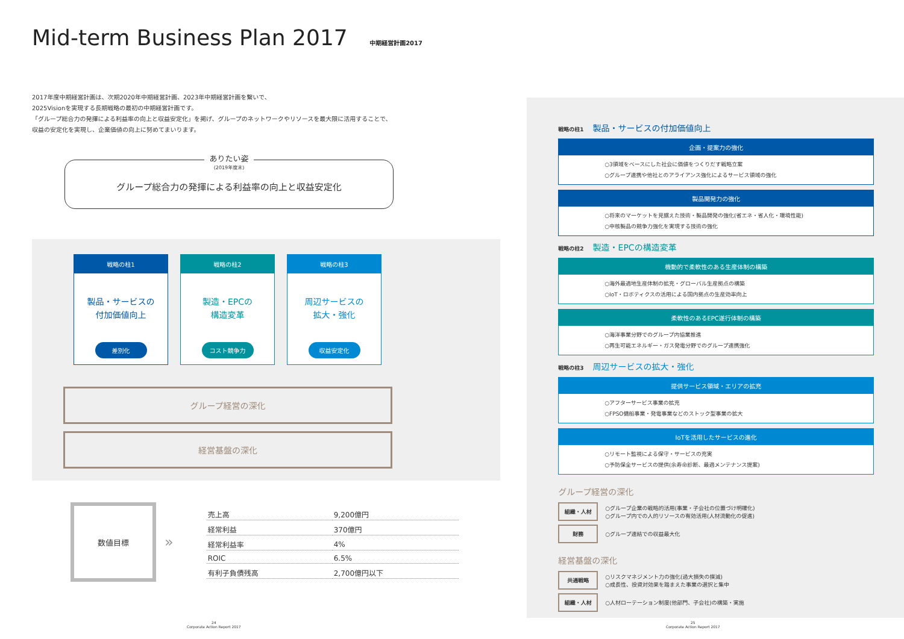Mid-term Business Plan 2017 中期経営計画2017
2017年度中期経営計画は、次期2020年中期経営計画、2023年中期経営計画を繋いで、
2025Visionを実現する長期戦略の最初の中期経営計画です。
「グループ総合力の発揮による利益率の向上と収益安定化」を掲げ、グループのネットワークやリソースを最大限に活用することで、
収益の安定化を実現し、企業価値の向上に努めてまいります。
ありたい姿 (2019年度末)
グループ総合力の発揮による利益率の向上と収益安定化
戦略の柱1
製品・サービスの
付加価値向上
差別化
戦略の柱2
製造・EPCの
構造変革
コスト競争力
戦略の柱3
周辺サービスの
拡大・強化
収益安定化
グループ経営の深化
経営基盤の深化
数値目標
»
| 売上高 | 9,200億円 |
| 経常利益 | 370億円 |
| 経常利益率 | 4% |
| ROIC | 6.5% |
| 有利子負債残高 | 2,700億円以下 |
戦略の柱1 製品・サービスの付加価値向上
企画・提案力の強化
○3領域をベースにした社会に価値をつくりだす戦略立案
○グループ連携や他社とのアライアンス強化によるサービス領域の強化
製品開発力の強化
○将来のマーケットを見据えた技術・製品開発の強化(省エネ・省人化・環境性能)
○中核製品の競争力強化を実現する技術の強化
戦略の柱2 製造・EPCの構造変革
機動的で柔軟性のある生産体制の構築
○海外最適地生産体制の拡充・グローバル生産拠点の構築
○IoT・ロボティクスの活用による国内拠点の生産効率向上
柔軟性のあるEPC遂行体制の構築
○海洋事業分野でのグループ内協業推進
○再生可能エネルギー・ガス発電分野でのグループ連携強化
戦略の柱3 周辺サービスの拡大・強化
提供サービス領域・エリアの拡充
○アフターサービス事業の拡充
○FPSO傭船事業・発電事業などのストック型事業の拡大
IoTを活用したサービスの進化
○リモート監視による保守・サービスの充実
○予防保全サービスの提供(余寿命診断、最適メンテナンス提案)
グループ経営の深化
組織・人材
○グループ企業の戦略的活用(事業・子会社の位置づけ明確化)
○グループ内での人的リソースの有効活用(人材流動化の促進)
財務
○グループ連結での収益最大化
経営基盤の深化
共通戦略
○リスクマネジメント力の強化(過大損失の撲滅)
○成長性、投資対効果を踏まえた事業の選択と集中
組織・人材
○人材ローテーション制度(他部門、子会社)の構築・実施
24
Corporate Action Report 2017
25
Corporate Action Report 2017